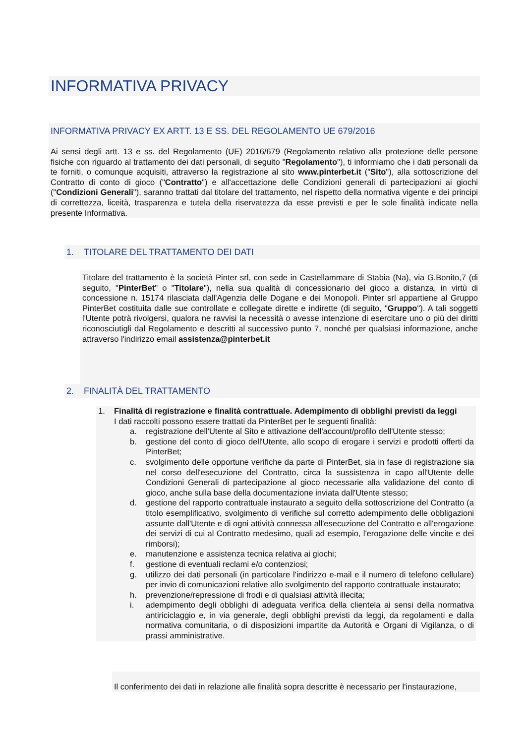INFORMATIVA PRIVACY
INFORMATIVA PRIVACY EX ARTT. 13 E SS. DEL REGOLAMENTO UE 679/2016
Ai sensi degli artt. 13 e ss. del Regolamento (UE) 2016/679 (Regolamento relativo alla protezione delle persone fisiche con riguardo al trattamento dei dati personali, di seguito "Regolamento"), ti informiamo che i dati personali da te forniti, o comunque acquisiti, attraverso la registrazione al sito www.pinterbet.it ("Sito"), alla sottoscrizione del Contratto di conto di gioco ("Contratto") e all'accettazione delle Condizioni generali di partecipazioni ai giochi ("Condizioni Generali"), saranno trattati dal titolare del trattamento, nel rispetto della normativa vigente e dei principi di correttezza, liceità, trasparenza e tutela della riservatezza da esse previsti e per le sole finalità indicate nella presente Informativa.
1. TITOLARE DEL TRATTAMENTO DEI DATI
Titolare del trattamento è la società Pinter srl, con sede in Castellammare di Stabia (Na), via G.Bonito,7 (di seguito, "PinterBet" o "Titolare"), nella sua qualità di concessionario del gioco a distanza, in virtù di concessione n. 15174 rilasciata dall'Agenzia delle Dogane e dei Monopoli. Pinter srl appartiene al Gruppo PinterBet costituita dalle sue controllate e collegate dirette e indirette (di seguito, "Gruppo"). A tali soggetti l'Utente potrà rivolgersi, qualora ne ravvisi la necessità o avesse intenzione di esercitare uno o più dei diritti riconosciutigli dal Regolamento e descritti al successivo punto 7, nonché per qualsiasi informazione, anche attraverso l'indirizzo email assistenza@pinterbet.it
2. FINALITÀ DEL TRATTAMENTO
1. Finalità di registrazione e finalità contrattuale. Adempimento di obblighi previsti da leggi
I dati raccolti possono essere trattati da PinterBet per le seguenti finalità:
a. registrazione dell'Utente al Sito e attivazione dell'account/profilo dell'Utente stesso;
b. gestione del conto di gioco dell'Utente, allo scopo di erogare i servizi e prodotti offerti da PinterBet;
c. svolgimento delle opportune verifiche da parte di PinterBet, sia in fase di registrazione sia nel corso dell'esecuzione del Contratto, circa la sussistenza in capo all'Utente delle Condizioni Generali di partecipazione al gioco necessarie alla validazione del conto di gioco, anche sulla base della documentazione inviata dall'Utente stesso;
d. gestione del rapporto contrattuale instaurato a seguito della sottoscrizione del Contratto (a titolo esemplificativo, svolgimento di verifiche sul corretto adempimento delle obbligazioni assunte dall'Utente e di ogni attività connessa all'esecuzione del Contratto e all'erogazione dei servizi di cui al Contratto medesimo, quali ad esempio, l'erogazione delle vincite e dei rimborsi);
e. manutenzione e assistenza tecnica relativa ai giochi;
f. gestione di eventuali reclami e/o contenziosi;
g. utilizzo dei dati personali (in particolare l'indirizzo e-mail e il numero di telefono cellulare) per invio di comunicazioni relative allo svolgimento del rapporto contrattuale instaurato;
h. prevenzione/repressione di frodi e di qualsiasi attività illecita;
i. adempimento degli obblighi di adeguata verifica della clientela ai sensi della normativa antiriciclaggio e, in via generale, degli obblighi previsti da leggi, da regolamenti e dalla normativa comunitaria, o di disposizioni impartite da Autorità e Organi di Vigilanza, o di prassi amministrative.
Il conferimento dei dati in relazione alle finalità sopra descritte è necessario per l'instaurazione,